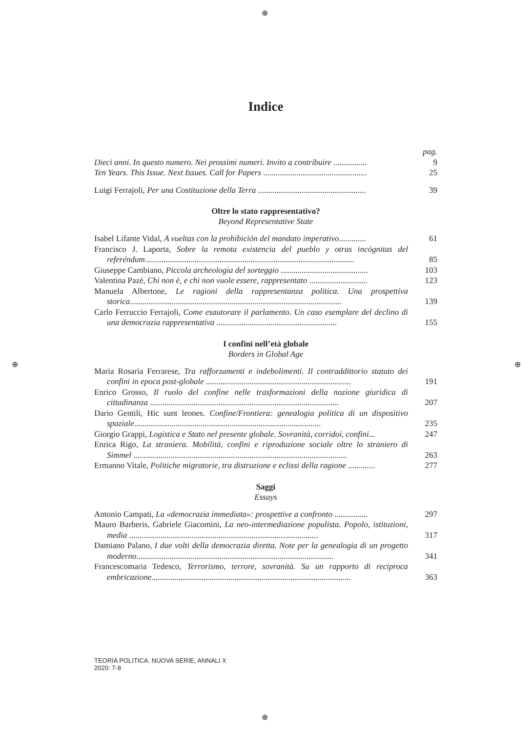⊕
⊕ ⊕
⊕
Indice
pag.
Dieci anni. In questo numero. Nei prossimi numeri. Invito a contribuire ................
9
Ten Years. This Issue. Next Issues. Call for Papers ..................................................
25
Luigi Ferrajoli, Per una Costituzione della Terra ....................................................
39
Oltre lo stato rappresentativo?
Beyond Representative State
Isabel Lifante Vidal, A vueltas con la prohibición del mandato imperativo.............
61
Francisco J. Laporta, Sobre la remota existencia del pueblo y otras incógnitas del referéndum.....................................................................................................
85
Giuseppe Cambiano, Piccola archeologia del sorteggio ..........................................
103
Valentina Pazé, Chi non è, e chi non vuole essere, rappresentato ............................
123
Manuela Albertone, Le ragioni della rappresentanza politica. Una prospettiva storica......................................................................................................
139
Carlo Ferruccio Ferrajoli, Come esautorare il parlamento. Un caso esemplare del declino di una democrazia rappresentativa ..........................................................
155
I confini nell’età globale
Borders in Global Age
Maria Rosaria Ferrarese, Tra rafforzamenti e indebolimenti. Il contraddittorio statuto dei confini in epoca post-globale ......................................................................
191
Enrico Grosso, Il ruolo del confine nelle trasformazioni della nozione giuridica di cittadinanza ...........................................................................................
207
Dario Gentili, Hic sunt leones. Confine/Frontiera: genealogia politica di un dispositivo spaziale..........................................................................................
235
Giorgio Grappi, Logistica e Stato nel presente globale. Sovranità, corridoi, confini...
247
Enrica Rigo, La straniera. Mobilità, confini e riproduzione sociale oltre lo straniero di Simmel .......................................................................................................
263
Ermanno Vitale, Politiche migratorie, tra distruzione e eclissi della ragione .............
277
Saggi
Essays
Antonio Campati, La «democrazia immediata»: prospettive a confronto ................
297
Mauro Barberis, Gabriele Giacomini, La neo-intermediazione populista. Popolo, istituzioni, media ...........................................................................................
317
Damiano Palano, I due volti della democrazia diretta. Note per la genealogia di un progetto moderno...............................................................................................
341
Francescomaria Tedesco, Terrorismo, terrore, sovranità. Su un rapporto di reciproca embricazione................................................................................................
363
TEORIA POLITICA. NUOVA SERIE, ANNALI X
2020: 7-8